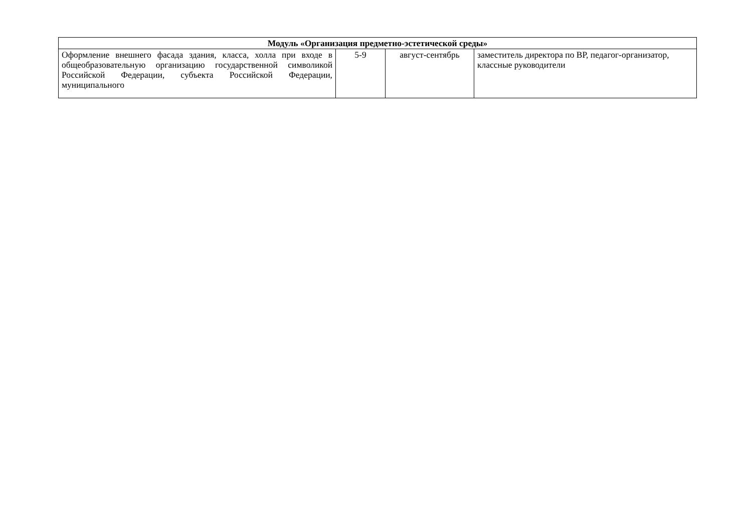| Модуль «Организация предметно-эстетической среды» | | | |
| --- | --- | --- | --- |
| Оформление внешнего фасада здания, класса, холла при входе в общеобразовательную организацию государственной символикой Российской Федерации, субъекта Российской Федерации, муниципального | 5-9 | август-сентябрь | заместитель директора по ВР, педагог-организатор, классные руководители |